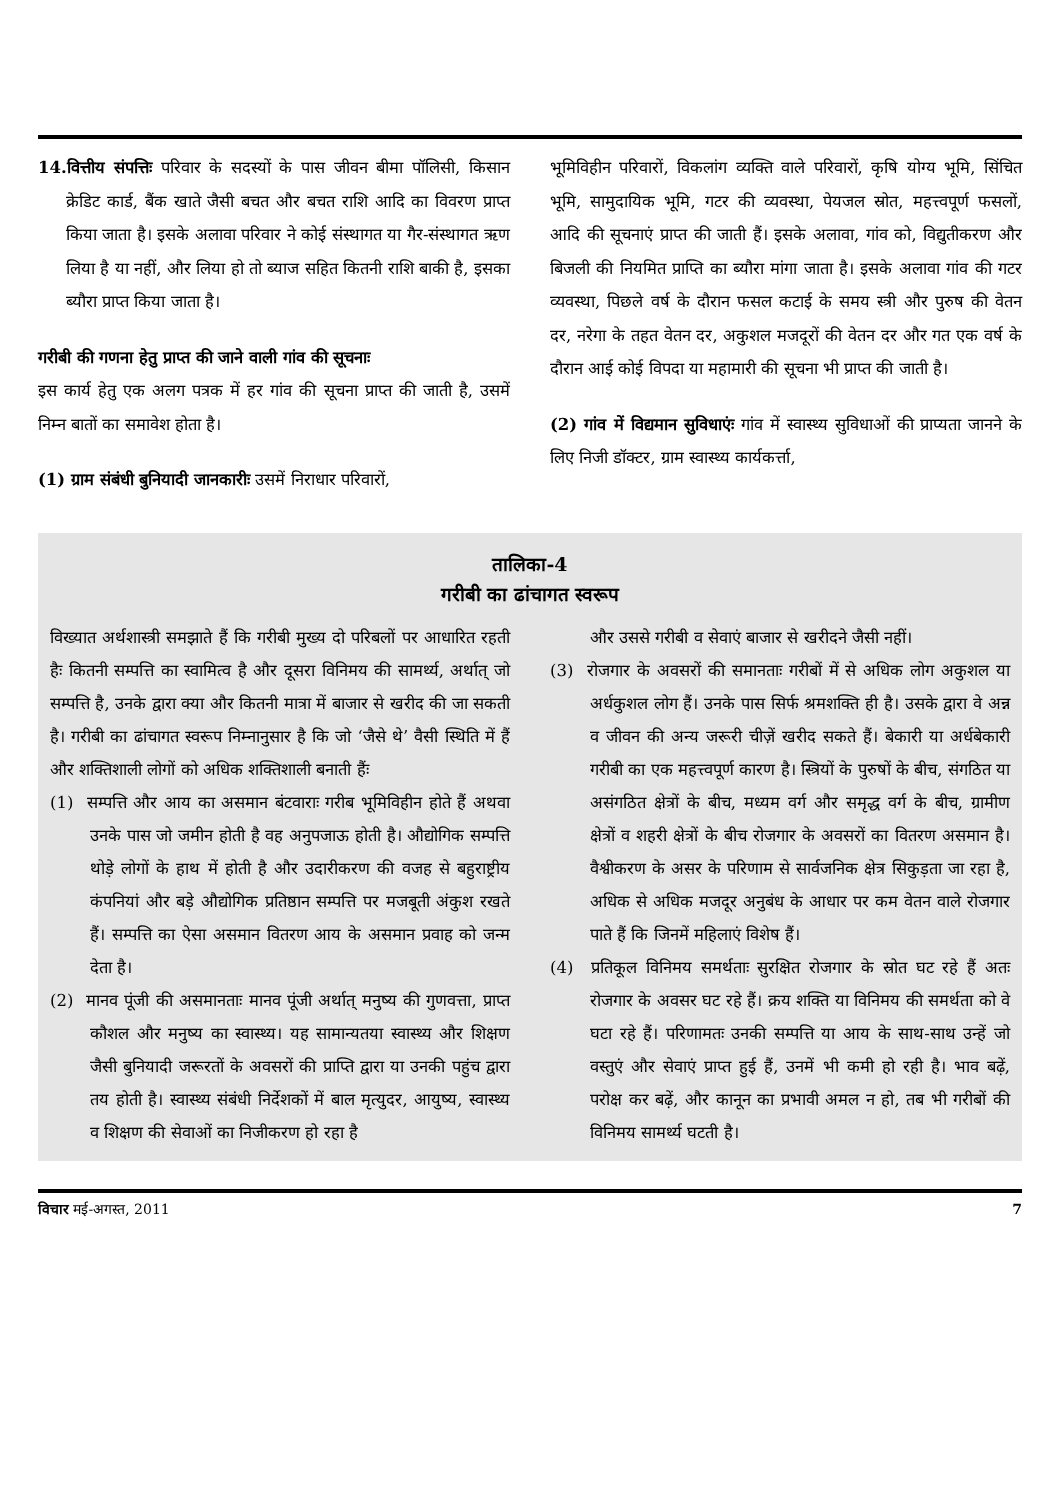14.वित्तीय संपत्तिः परिवार के सदस्यों के पास जीवन बीमा पॉलिसी, किसान क्रेडिट कार्ड, बैंक खाते जैसी बचत और बचत राशि आदि का विवरण प्राप्त किया जाता है। इसके अलावा परिवार ने कोई संस्थागत या गैर-संस्थागत ऋण लिया है या नहीं, और लिया हो तो ब्याज सहित कितनी राशि बाकी है, इसका ब्यौरा प्राप्त किया जाता है।
गरीबी की गणना हेतु प्राप्त की जाने वाली गांव की सूचनाः
इस कार्य हेतु एक अलग पत्रक में हर गांव की सूचना प्राप्त की जाती है, उसमें निम्न बातों का समावेश होता है।
(1) ग्राम संबंधी बुनियादी जानकारीः उसमें निराधार परिवारों,
भूमिविहीन परिवारों, विकलांग व्यक्ति वाले परिवारों, कृषि योग्य भूमि, सिंचित भूमि, सामुदायिक भूमि, गटर की व्यवस्था, पेयजल स्रोत, महत्त्वपूर्ण फसलों, आदि की सूचनाएं प्राप्त की जाती हैं। इसके अलावा, गांव को, विद्युतीकरण और बिजली की नियमित प्राप्ति का ब्यौरा मांगा जाता है। इसके अलावा गांव की गटर व्यवस्था, पिछले वर्ष के दौरान फसल कटाई के समय स्त्री और पुरुष की वेतन दर, नरेगा के तहत वेतन दर, अकुशल मजदूरों की वेतन दर और गत एक वर्ष के दौरान आई कोई विपदा या महामारी की सूचना भी प्राप्त की जाती है।
(2) गांव में विद्यमान सुविधाएंः गांव में स्वास्थ्य सुविधाओं की प्राप्यता जानने के लिए निजी डॉक्टर, ग्राम स्वास्थ्य कार्यकर्त्ता,
तालिका-4
गरीबी का ढांचागत स्वरूप
विख्यात अर्थशास्त्री समझाते हैं कि गरीबी मुख्य दो परिबलों पर आधारित रहती हैः कितनी सम्पत्ति का स्वामित्व है और दूसरा विनिमय की सामर्थ्य, अर्थात् जो सम्पत्ति है, उनके द्वारा क्या और कितनी मात्रा में बाजार से खरीद की जा सकती है। गरीबी का ढांचागत स्वरूप निम्नानुसार है कि जो ‘जैसे थे’ वैसी स्थिति में हैं और शक्तिशाली लोगों को अधिक शक्तिशाली बनाती हैंः
(1) सम्पत्ति और आय का असमान बंटवाराः गरीब भूमिविहीन होते हैं अथवा उनके पास जो जमीन होती है वह अनुपजाऊ होती है। औद्योगिक सम्पत्ति थोड़े लोगों के हाथ में होती है और उदारीकरण की वजह से बहुराष्ट्रीय कंपनियां और बड़े औद्योगिक प्रतिष्ठान सम्पत्ति पर मजबूती अंकुश रखते हैं। सम्पत्ति का ऐसा असमान वितरण आय के असमान प्रवाह को जन्म देता है।
(2) मानव पूंजी की असमानताः मानव पूंजी अर्थात् मनुष्य की गुणवत्ता, प्राप्त कौशल और मनुष्य का स्वास्थ्य। यह सामान्यतया स्वास्थ्य और शिक्षण जैसी बुनियादी जरूरतों के अवसरों की प्राप्ति द्वारा या उनकी पहुंच द्वारा तय होती है। स्वास्थ्य संबंधी निर्देशकों में बाल मृत्युदर, आयुष्य, स्वास्थ्य व शिक्षण की सेवाओं का निजीकरण हो रहा है
और उससे गरीबी व सेवाएं बाजार से खरीदने जैसी नहीं।
(3) रोजगार के अवसरों की समानताः गरीबों में से अधिक लोग अकुशल या अर्धकुशल लोग हैं। उनके पास सिर्फ श्रमशक्ति ही है। उसके द्वारा वे अन्न व जीवन की अन्य जरूरी चीज़ें खरीद सकते हैं। बेकारी या अर्धबेकारी गरीबी का एक महत्त्वपूर्ण कारण है। स्त्रियों के पुरुषों के बीच, संगठित या असंगठित क्षेत्रों के बीच, मध्यम वर्ग और समृद्ध वर्ग के बीच, ग्रामीण क्षेत्रों व शहरी क्षेत्रों के बीच रोजगार के अवसरों का वितरण असमान है। वैश्वीकरण के असर के परिणाम से सार्वजनिक क्षेत्र सिकुड़ता जा रहा है, अधिक से अधिक मजदूर अनुबंध के आधार पर कम वेतन वाले रोजगार पाते हैं कि जिनमें महिलाएं विशेष हैं।
(4) प्रतिकूल विनिमय समर्थताः सुरक्षित रोजगार के स्रोत घट रहे हैं अतः रोजगार के अवसर घट रहे हैं। क्रय शक्ति या विनिमय की समर्थता को वे घटा रहे हैं। परिणामतः उनकी सम्पत्ति या आय के साथ-साथ उन्हें जो वस्तुएं और सेवाएं प्राप्त हुई हैं, उनमें भी कमी हो रही है। भाव बढ़ें, परोक्ष कर बढ़ें, और कानून का प्रभावी अमल न हो, तब भी गरीबों की विनिमय सामर्थ्य घटती है।
विचार मई-अगस्त, 2011 7